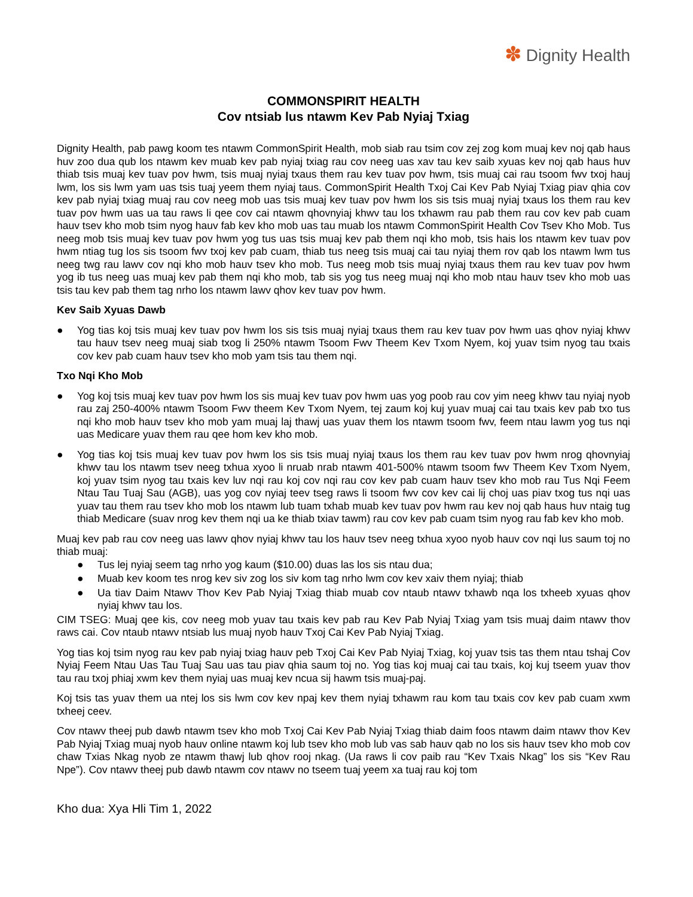✽ Dignity Health
COMMONSPIRIT HEALTH
Cov ntsiab lus ntawm Kev Pab Nyiaj Txiag
Dignity Health, pab pawg koom tes ntawm CommonSpirit Health, mob siab rau tsim cov zej zog kom muaj kev noj qab haus huv zoo dua qub los ntawm kev muab kev pab nyiaj txiag rau cov neeg uas xav tau kev saib xyuas kev noj qab haus huv thiab tsis muaj kev tuav pov hwm, tsis muaj nyiaj txaus them rau kev tuav pov hwm, tsis muaj cai rau tsoom fwv txoj hauj lwm, los sis lwm yam uas tsis tuaj yeem them nyiaj taus. CommonSpirit Health Txoj Cai Kev Pab Nyiaj Txiag piav qhia cov kev pab nyiaj txiag muaj rau cov neeg mob uas tsis muaj kev tuav pov hwm los sis tsis muaj nyiaj txaus los them rau kev tuav pov hwm uas ua tau raws li qee cov cai ntawm qhovnyiaj khwv tau los txhawm rau pab them rau cov kev pab cuam hauv tsev kho mob tsim nyog hauv fab kev kho mob uas tau muab los ntawm CommonSpirit Health Cov Tsev Kho Mob. Tus neeg mob tsis muaj kev tuav pov hwm yog tus uas tsis muaj kev pab them nqi kho mob, tsis hais los ntawm kev tuav pov hwm ntiag tug los sis tsoom fwv txoj kev pab cuam, thiab tus neeg tsis muaj cai tau nyiaj them rov qab los ntawm lwm tus neeg twg rau lawv cov nqi kho mob hauv tsev kho mob. Tus neeg mob tsis muaj nyiaj txaus them rau kev tuav pov hwm yog ib tus neeg uas muaj kev pab them nqi kho mob, tab sis yog tus neeg muaj nqi kho mob ntau hauv tsev kho mob uas tsis tau kev pab them tag nrho los ntawm lawv qhov kev tuav pov hwm.
Kev Saib Xyuas Dawb
● Yog tias koj tsis muaj kev tuav pov hwm los sis tsis muaj nyiaj txaus them rau kev tuav pov hwm uas qhov nyiaj khwv tau hauv tsev neeg muaj siab txog li 250% ntawm Tsoom Fwv Theem Kev Txom Nyem, koj yuav tsim nyog tau txais cov kev pab cuam hauv tsev kho mob yam tsis tau them nqi.
Txo Nqi Kho Mob
● Yog koj tsis muaj kev tuav pov hwm los sis muaj kev tuav pov hwm uas yog poob rau cov yim neeg khwv tau nyiaj nyob rau zaj 250-400% ntawm Tsoom Fwv theem Kev Txom Nyem, tej zaum koj kuj yuav muaj cai tau txais kev pab txo tus nqi kho mob hauv tsev kho mob yam muaj laj thawj uas yuav them los ntawm tsoom fwv, feem ntau lawm yog tus nqi uas Medicare yuav them rau qee hom kev kho mob.
● Yog tias koj tsis muaj kev tuav pov hwm los sis tsis muaj nyiaj txaus los them rau kev tuav pov hwm nrog qhovnyiaj khwv tau los ntawm tsev neeg txhua xyoo li nruab nrab ntawm 401-500% ntawm tsoom fwv Theem Kev Txom Nyem, koj yuav tsim nyog tau txais kev luv nqi rau koj cov nqi rau cov kev pab cuam hauv tsev kho mob rau Tus Nqi Feem Ntau Tau Tuaj Sau (AGB), uas yog cov nyiaj teev tseg raws li tsoom fwv cov kev cai lij choj uas piav txog tus nqi uas yuav tau them rau tsev kho mob los ntawm lub tuam txhab muab kev tuav pov hwm rau kev noj qab haus huv ntaig tug thiab Medicare (suav nrog kev them nqi ua ke thiab txiav tawm) rau cov kev pab cuam tsim nyog rau fab kev kho mob.
Muaj kev pab rau cov neeg uas lawv qhov nyiaj khwv tau los hauv tsev neeg txhua xyoo nyob hauv cov nqi lus saum toj no thiab muaj:
● Tus lej nyiaj seem tag nrho yog kaum ($10.00) duas las los sis ntau dua;
● Muab kev koom tes nrog kev siv zog los siv kom tag nrho lwm cov kev xaiv them nyiaj; thiab
● Ua tiav Daim Ntawv Thov Kev Pab Nyiaj Txiag thiab muab cov ntaub ntawv txhawb nqa los txheeb xyuas qhov nyiaj khwv tau los.
CIM TSEG: Muaj qee kis, cov neeg mob yuav tau txais kev pab rau Kev Pab Nyiaj Txiag yam tsis muaj daim ntawv thov raws cai. Cov ntaub ntawv ntsiab lus muaj nyob hauv Txoj Cai Kev Pab Nyiaj Txiag.
Yog tias koj tsim nyog rau kev pab nyiaj txiag hauv peb Txoj Cai Kev Pab Nyiaj Txiag, koj yuav tsis tas them ntau tshaj Cov Nyiaj Feem Ntau Uas Tau Tuaj Sau uas tau piav qhia saum toj no. Yog tias koj muaj cai tau txais, koj kuj tseem yuav thov tau rau txoj phiaj xwm kev them nyiaj uas muaj kev ncua sij hawm tsis muaj-paj.
Koj tsis tas yuav them ua ntej los sis lwm cov kev npaj kev them nyiaj txhawm rau kom tau txais cov kev pab cuam xwm txheej ceev.
Cov ntawv theej pub dawb ntawm tsev kho mob Txoj Cai Kev Pab Nyiaj Txiag thiab daim foos ntawm daim ntawv thov Kev Pab Nyiaj Txiag muaj nyob hauv online ntawm koj lub tsev kho mob lub vas sab hauv qab no los sis hauv tsev kho mob cov chaw Txias Nkag nyob ze ntawm thawj lub qhov rooj nkag. (Ua raws li cov paib rau “Kev Txais Nkag” los sis “Kev Rau Npe”). Cov ntawv theej pub dawb ntawm cov ntawv no tseem tuaj yeem xa tuaj rau koj tom
Kho dua: Xya Hli Tim 1, 2022